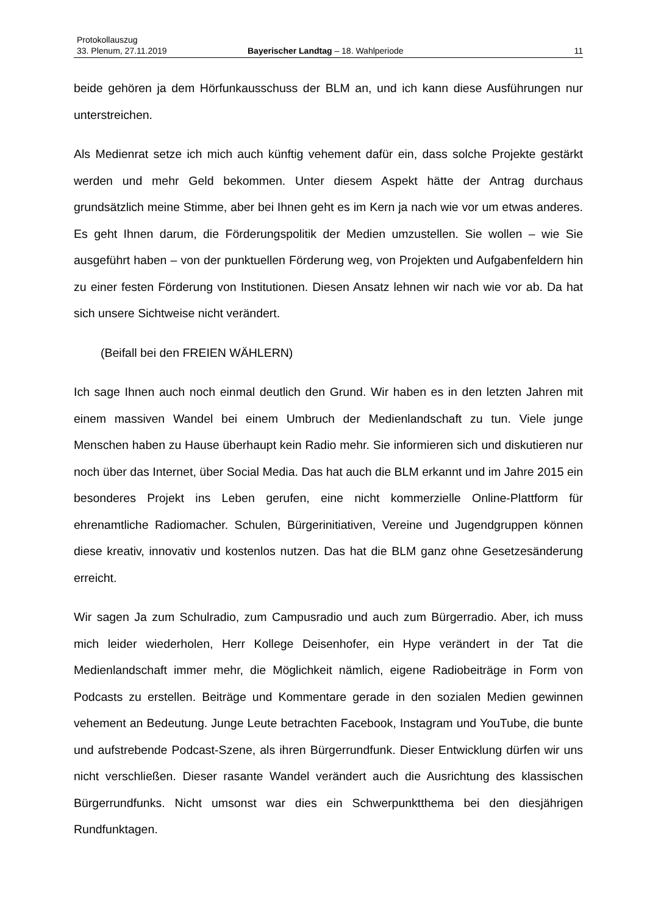Protokollauszug
33. Plenum, 27.11.2019 Bayerischer Landtag – 18. Wahlperiode 11
beide gehören ja dem Hörfunkausschuss der BLM an, und ich kann diese Ausführun­gen nur unterstreichen.
Als Medienrat setze ich mich auch künftig vehement dafür ein, dass solche Projekte gestärkt werden und mehr Geld bekommen. Unter diesem Aspekt hätte der Antrag durchaus grundsätzlich meine Stimme, aber bei Ihnen geht es im Kern ja nach wie vor um etwas anderes. Es geht Ihnen darum, die Förderungspolitik der Medien umzustel­len. Sie wollen – wie Sie ausgeführt haben – von der punktuellen Förderung weg, von Projekten und Aufgabenfeldern hin zu einer festen Förderung von Institutionen. Die­sen Ansatz lehnen wir nach wie vor ab. Da hat sich unsere Sichtweise nicht verändert.
(Beifall bei den FREIEN WÄHLERN)
Ich sage Ihnen auch noch einmal deutlich den Grund. Wir haben es in den letzten Jah­ren mit einem massiven Wandel bei einem Umbruch der Medienlandschaft zu tun. Viele junge Menschen haben zu Hause überhaupt kein Radio mehr. Sie informieren sich und diskutieren nur noch über das Internet, über Social Media. Das hat auch die BLM erkannt und im Jahre 2015 ein besonderes Projekt ins Leben gerufen, eine nicht kommerzielle Online-Plattform für ehrenamtliche Radiomacher. Schulen, Bürgerinitiati­ven, Vereine und Jugendgruppen können diese kreativ, innovativ und kostenlos nut­zen. Das hat die BLM ganz ohne Gesetzesänderung erreicht.
Wir sagen Ja zum Schulradio, zum Campusradio und auch zum Bürgerradio. Aber, ich muss mich leider wiederholen, Herr Kollege Deisenhofer, ein Hype verändert in der Tat die Medienlandschaft immer mehr, die Möglichkeit nämlich, eigene Radiobeiträge in Form von Podcasts zu erstellen. Beiträge und Kommentare gerade in den sozialen Medien gewinnen vehement an Bedeutung. Junge Leute betrachten Facebook, Insta­gram und YouTube, die bunte und aufstrebende Podcast-Szene, als ihren Bürgerrund­funk. Dieser Entwicklung dürfen wir uns nicht verschließen. Dieser rasante Wandel verändert auch die Ausrichtung des klassischen Bürgerrundfunks. Nicht umsonst war dies ein Schwerpunktthema bei den diesjährigen Rundfunktagen.